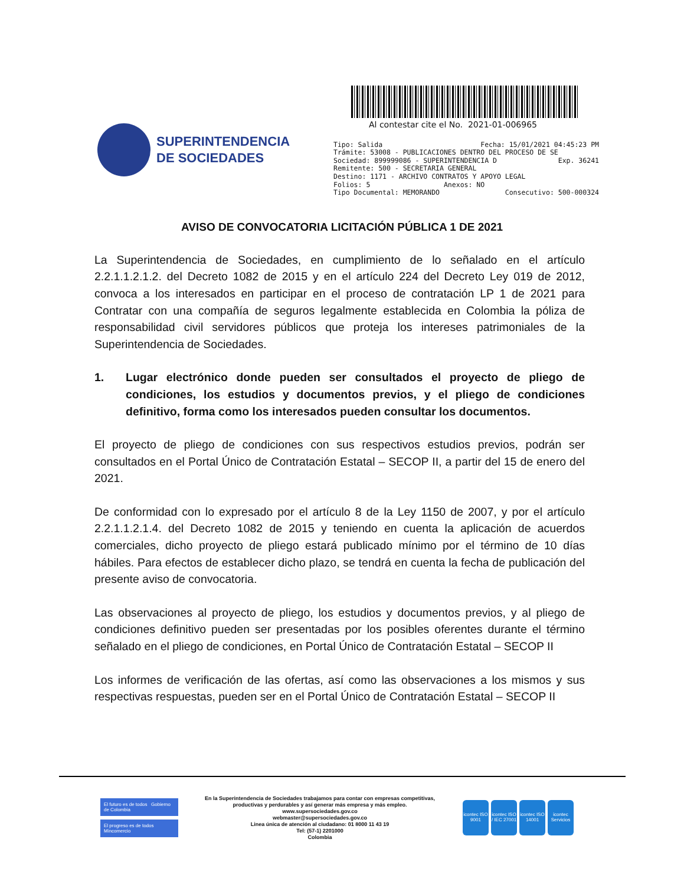SUPERINTENDENCIA
DE SOCIEDADES
Al contestar cite el No. 2021-01-006965
Tipo: Salida Fecha: 15/01/2021 04:45:23 PM
Trámite: 53008 - PUBLICACIONES DENTRO DEL PROCESO DE SE
Sociedad: 899999086 - SUPERINTENDENCIA D Exp. 36241
Remitente: 500 - SECRETARIA GENERAL
Destino: 1171 - ARCHIVO CONTRATOS Y APOYO LEGAL
Folios: 5 Anexos: NO
Tipo Documental: MEMORANDO Consecutivo: 500-000324
AVISO DE CONVOCATORIA LICITACIÓN PÚBLICA 1 DE 2021
La Superintendencia de Sociedades, en cumplimiento de lo señalado en el artículo 2.2.1.1.2.1.2. del Decreto 1082 de 2015 y en el artículo 224 del Decreto Ley 019 de 2012, convoca a los interesados en participar en el proceso de contratación LP 1 de 2021 para Contratar con una compañía de seguros legalmente establecida en Colombia la póliza de responsabilidad civil servidores públicos que proteja los intereses patrimoniales de la Superintendencia de Sociedades.
1. Lugar electrónico donde pueden ser consultados el proyecto de pliego de condiciones, los estudios y documentos previos, y el pliego de condiciones definitivo, forma como los interesados pueden consultar los documentos.
El proyecto de pliego de condiciones con sus respectivos estudios previos, podrán ser consultados en el Portal Único de Contratación Estatal – SECOP II, a partir del 15 de enero del 2021.
De conformidad con lo expresado por el artículo 8 de la Ley 1150 de 2007, y por el artículo 2.2.1.1.2.1.4. del Decreto 1082 de 2015 y teniendo en cuenta la aplicación de acuerdos comerciales, dicho proyecto de pliego estará publicado mínimo por el término de 10 días hábiles. Para efectos de establecer dicho plazo, se tendrá en cuenta la fecha de publicación del presente aviso de convocatoria.
Las observaciones al proyecto de pliego, los estudios y documentos previos, y al pliego de condiciones definitivo pueden ser presentadas por los posibles oferentes durante el término señalado en el pliego de condiciones, en Portal Único de Contratación Estatal – SECOP II
Los informes de verificación de las ofertas, así como las observaciones a los mismos y sus respectivas respuestas, pueden ser en el Portal Único de Contratación Estatal – SECOP II
El futuro es de todos Gobierno de Colombia
El progreso es de todos Mincomercio
En la Superintendencia de Sociedades trabajamos para contar con empresas competitivas, productivas y perdurables y así generar más empresa y más empleo.
www.supersociedades.gov.co
webmaster@supersociedades.gov.co
Linea única de atención al ciudadano: 01 8000 11 43 19
Tel: (57-1) 2201000
Colombia
icontec ISO 9001 icontec ISO / IEC 27001 icontec ISO 14001 icontec Servicios